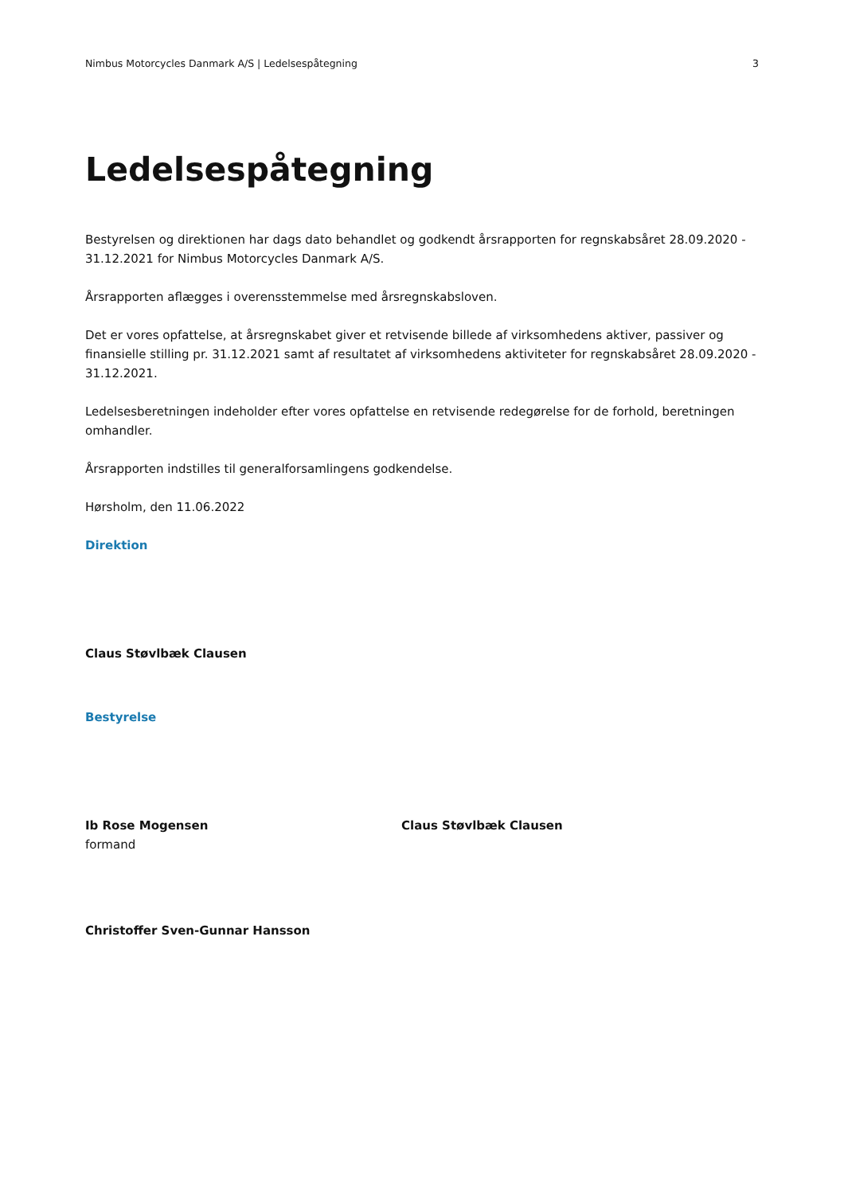Nimbus Motorcycles Danmark A/S | Ledelsespåtegning 3
Ledelsespåtegning
Bestyrelsen og direktionen har dags dato behandlet og godkendt årsrapporten for regnskabsåret 28.09.2020 - 31.12.2021 for Nimbus Motorcycles Danmark A/S.
Årsrapporten aflægges i overensstemmelse med årsregnskabsloven.
Det er vores opfattelse, at årsregnskabet giver et retvisende billede af virksomhedens aktiver, passiver og finansielle stilling pr. 31.12.2021 samt af resultatet af virksomhedens aktiviteter for regnskabsåret 28.09.2020 - 31.12.2021.
Ledelsesberetningen indeholder efter vores opfattelse en retvisende redegørelse for de forhold, beretningen omhandler.
Årsrapporten indstilles til generalforsamlingens godkendelse.
Hørsholm, den 11.06.2022
Direktion
Claus Støvlbæk Clausen
Bestyrelse
Ib Rose Mogensen
formand
Claus Støvlbæk Clausen
Christoffer Sven-Gunnar Hansson